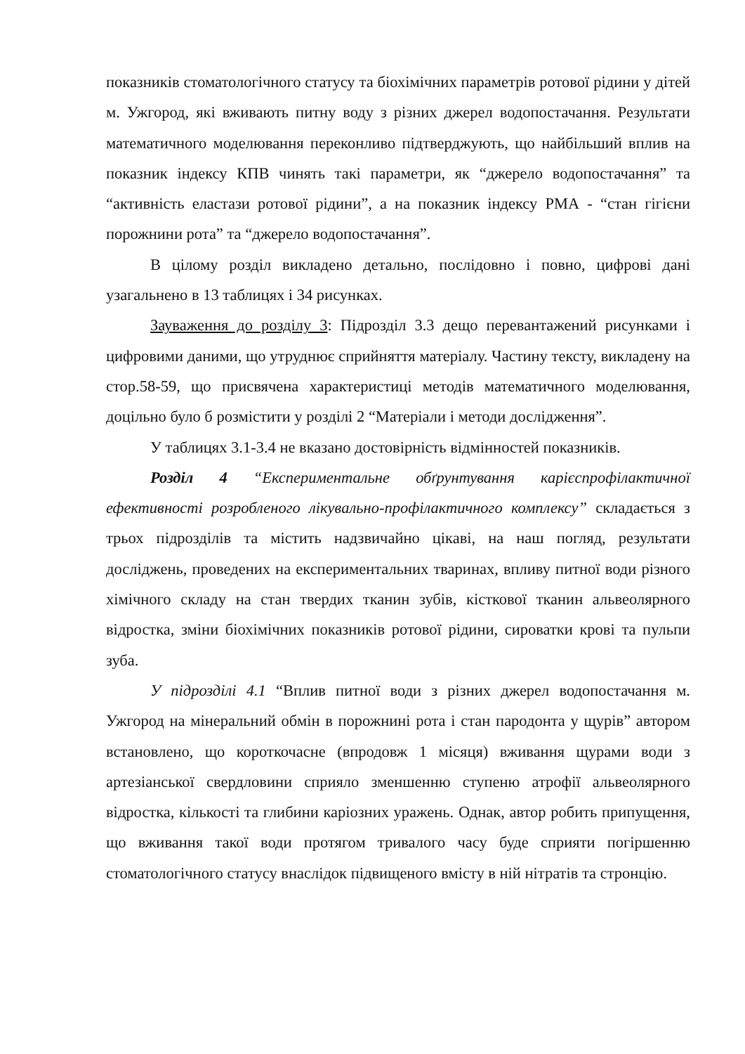показників стоматологічного статусу та біохімічних параметрів ротової рідини у дітей м. Ужгород, які вживають питну воду з різних джерел водопостачання. Результати математичного моделювання переконливо підтверджують, що найбільший вплив на показник індексу КПВ чинять такі параметри, як “джерело водопостачання” та “активність еластази ротової рідини”, а на показник індексу РМА - “стан гігієни порожнини рота” та “джерело водопостачання”.
В цілому розділ викладено детально, послідовно і повно, цифрові дані узагальнено в 13 таблицях і 34 рисунках.
Зауваження до розділу 3: Підрозділ 3.3 дещо перевантажений рисунками і цифровими даними, що утруднює сприйняття матеріалу. Частину тексту, викладену на стор.58-59, що присвячена характеристиці методів математичного моделювання, доцільно було б розмістити у розділі 2 “Матеріали і методи дослідження”.
У таблицях 3.1-3.4 не вказано достовірність відмінностей показників.
Розділ 4 “Експериментальне обґрунтування карієспрофілактичної ефективності розробленого лікувально-профілактичного комплексу” складається з трьох підрозділів та містить надзвичайно цікаві, на наш погляд, результати досліджень, проведених на експериментальних тваринах, впливу питної води різного хімічного складу на стан твердих тканин зубів, кісткової тканин альвеолярного відростка, зміни біохімічних показників ротової рідини, сироватки крові та пульпи зуба.
У підрозділі 4.1 “Вплив питної води з різних джерел водопостачання м. Ужгород на мінеральний обмін в порожнині рота і стан пародонта у щурів” автором встановлено, що короткочасне (впродовж 1 місяця) вживання щурами води з артезіанської свердловини сприяло зменшенню ступеню атрофії альвеолярного відростка, кількості та глибини каріозних уражень. Однак, автор робить припущення, що вживання такої води протягом тривалого часу буде сприяти погіршенню стоматологічного статусу внаслідок підвищеного вмісту в ній нітратів та стронцію.